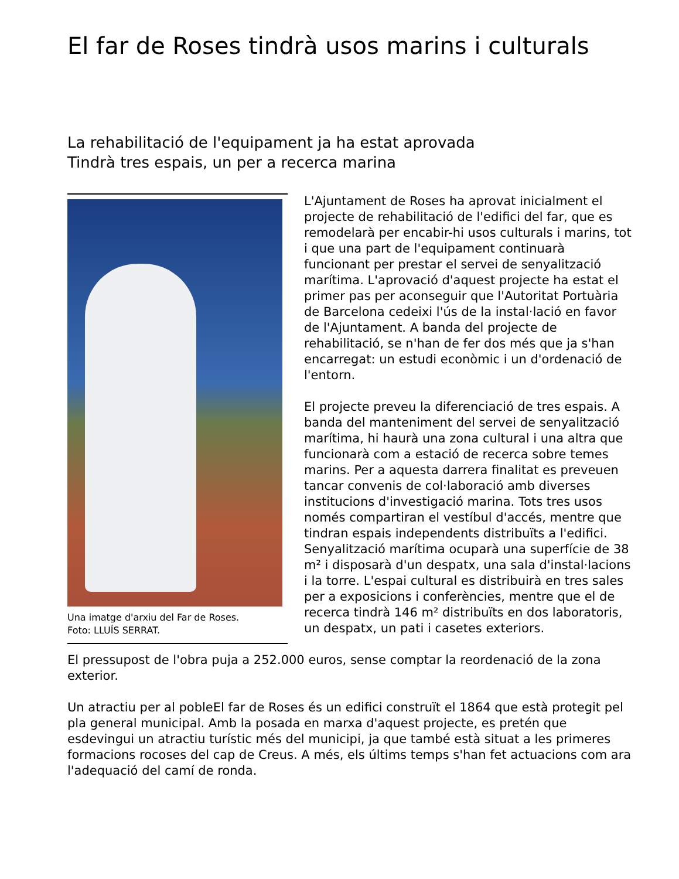El far de Roses tindrà usos marins i culturals
La rehabilitació de l'equipament ja ha estat aprovada
Tindrà tres espais, un per a recerca marina
Una imatge d'arxiu del Far de Roses.
Foto: LLUÍS SERRAT.
L'Ajuntament de Roses ha aprovat inicialment el projecte de rehabilitació de l'edifici del far, que es remodelarà per encabir-hi usos culturals i marins, tot i que una part de l'equipament continuarà funcionant per prestar el servei de senyalització marítima. L'aprovació d'aquest projecte ha estat el primer pas per aconseguir que l'Autoritat Portuària de Barcelona cedeixi l'ús de la instal·lació en favor de l'Ajuntament. A banda del projecte de rehabilitació, se n'han de fer dos més que ja s'han encarregat: un estudi econòmic i un d'ordenació de l'entorn.
El projecte preveu la diferenciació de tres espais. A banda del manteniment del servei de senyalització marítima, hi haurà una zona cultural i una altra que funcionarà com a estació de recerca sobre temes marins. Per a aquesta darrera finalitat es preveuen tancar convenis de col·laboració amb diverses institucions d'investigació marina. Tots tres usos només compartiran el vestíbul d'accés, mentre que tindran espais independents distribuïts a l'edifici. Senyalització marítima ocuparà una superfície de 38 m² i disposarà d'un despatx, una sala d'instal·lacions i la torre. L'espai cultural es distribuirà en tres sales per a exposicions i conferències, mentre que el de recerca tindrà 146 m² distribuïts en dos laboratoris, un despatx, un pati i casetes exteriors.
El pressupost de l'obra puja a 252.000 euros, sense comptar la reordenació de la zona exterior.
Un atractiu per al pobleEl far de Roses és un edifici construït el 1864 que està protegit pel pla general municipal. Amb la posada en marxa d'aquest projecte, es pretén que esdevingui un atractiu turístic més del municipi, ja que també està situat a les primeres formacions rocoses del cap de Creus. A més, els últims temps s'han fet actuacions com ara l'adequació del camí de ronda.